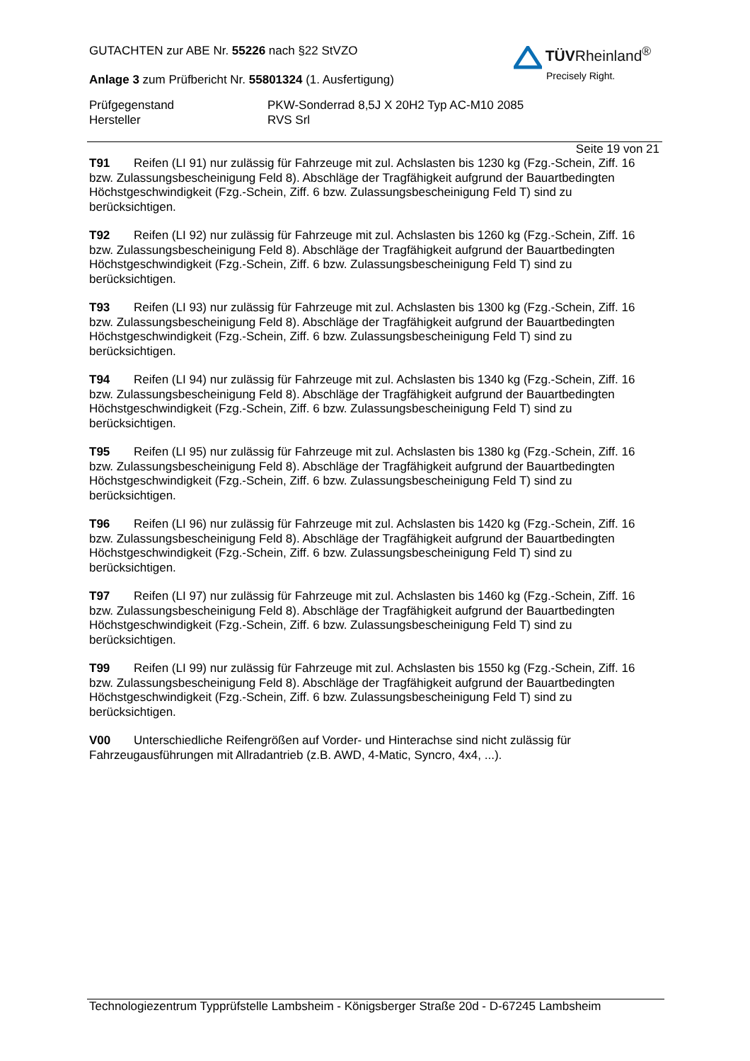TÜVRheinland<sup>®</sup>
Precisely Right.
GUTACHTEN zur ABE Nr. 55226 nach §22 StVZO
Anlage 3 zum Prüfbericht Nr. 55801324 (1. Ausfertigung)
Prüfgegenstand
Hersteller
PKW-Sonderrad 8,5J X 20H2 Typ AC-M10 2085
RVS Srl
Seite 19 von 21
T91 Reifen (LI 91) nur zulässig für Fahrzeuge mit zul. Achslasten bis 1230 kg (Fzg.-Schein, Ziff. 16 bzw. Zulassungsbescheinigung Feld 8). Abschläge der Tragfähigkeit aufgrund der Bauartbedingten Höchstgeschwindigkeit (Fzg.-Schein, Ziff. 6 bzw. Zulassungsbescheinigung Feld T) sind zu berücksichtigen.
T92 Reifen (LI 92) nur zulässig für Fahrzeuge mit zul. Achslasten bis 1260 kg (Fzg.-Schein, Ziff. 16 bzw. Zulassungsbescheinigung Feld 8). Abschläge der Tragfähigkeit aufgrund der Bauartbedingten Höchstgeschwindigkeit (Fzg.-Schein, Ziff. 6 bzw. Zulassungsbescheinigung Feld T) sind zu berücksichtigen.
T93 Reifen (LI 93) nur zulässig für Fahrzeuge mit zul. Achslasten bis 1300 kg (Fzg.-Schein, Ziff. 16 bzw. Zulassungsbescheinigung Feld 8). Abschläge der Tragfähigkeit aufgrund der Bauartbedingten Höchstgeschwindigkeit (Fzg.-Schein, Ziff. 6 bzw. Zulassungsbescheinigung Feld T) sind zu berücksichtigen.
T94 Reifen (LI 94) nur zulässig für Fahrzeuge mit zul. Achslasten bis 1340 kg (Fzg.-Schein, Ziff. 16 bzw. Zulassungsbescheinigung Feld 8). Abschläge der Tragfähigkeit aufgrund der Bauartbedingten Höchstgeschwindigkeit (Fzg.-Schein, Ziff. 6 bzw. Zulassungsbescheinigung Feld T) sind zu berücksichtigen.
T95 Reifen (LI 95) nur zulässig für Fahrzeuge mit zul. Achslasten bis 1380 kg (Fzg.-Schein, Ziff. 16 bzw. Zulassungsbescheinigung Feld 8). Abschläge der Tragfähigkeit aufgrund der Bauartbedingten Höchstgeschwindigkeit (Fzg.-Schein, Ziff. 6 bzw. Zulassungsbescheinigung Feld T) sind zu berücksichtigen.
T96 Reifen (LI 96) nur zulässig für Fahrzeuge mit zul. Achslasten bis 1420 kg (Fzg.-Schein, Ziff. 16 bzw. Zulassungsbescheinigung Feld 8). Abschläge der Tragfähigkeit aufgrund der Bauartbedingten Höchstgeschwindigkeit (Fzg.-Schein, Ziff. 6 bzw. Zulassungsbescheinigung Feld T) sind zu berücksichtigen.
T97 Reifen (LI 97) nur zulässig für Fahrzeuge mit zul. Achslasten bis 1460 kg (Fzg.-Schein, Ziff. 16 bzw. Zulassungsbescheinigung Feld 8). Abschläge der Tragfähigkeit aufgrund der Bauartbedingten Höchstgeschwindigkeit (Fzg.-Schein, Ziff. 6 bzw. Zulassungsbescheinigung Feld T) sind zu berücksichtigen.
T99 Reifen (LI 99) nur zulässig für Fahrzeuge mit zul. Achslasten bis 1550 kg (Fzg.-Schein, Ziff. 16 bzw. Zulassungsbescheinigung Feld 8). Abschläge der Tragfähigkeit aufgrund der Bauartbedingten Höchstgeschwindigkeit (Fzg.-Schein, Ziff. 6 bzw. Zulassungsbescheinigung Feld T) sind zu berücksichtigen.
V00 Unterschiedliche Reifengrößen auf Vorder- und Hinterachse sind nicht zulässig für
Fahrzeugausführungen mit Allradantrieb (z.B. AWD, 4-Matic, Syncro, 4x4, ...).
Technologiezentrum Typprüfstelle Lambsheim - Königsberger Straße 20d - D-67245 Lambsheim